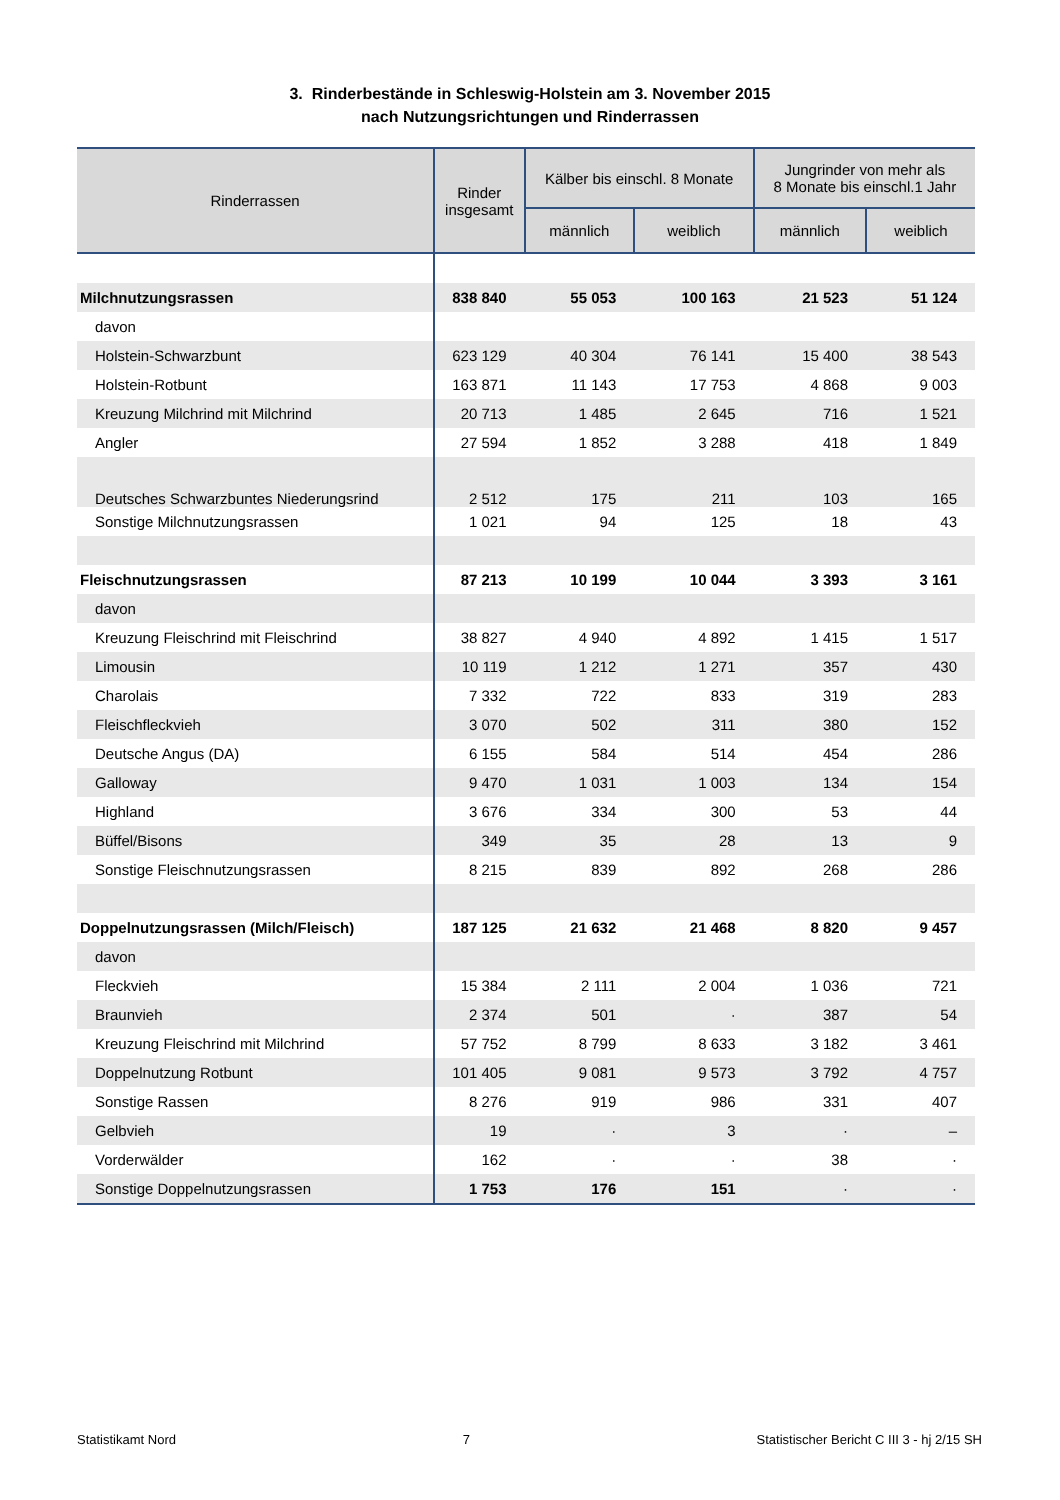3. Rinderbestände in Schleswig-Holstein am 3. November 2015
nach Nutzungsrichtungen und Rinderrassen
| Rinderrassen | Rinder insgesamt | Kälber bis einschl. 8 Monate | | Jungrinder von mehr als 8 Monate bis einschl.1 Jahr | |
| --- | --- | --- | --- | --- | --- |
| | | männlich | weiblich | männlich | weiblich |
| Milchnutzungsrassen | 838 840 | 55 053 | 100 163 | 21 523 | 51 124 |
| davon | | | | | |
| Holstein-Schwarzbunt | 623 129 | 40 304 | 76 141 | 15 400 | 38 543 |
| Holstein-Rotbunt | 163 871 | 11 143 | 17 753 | 4 868 | 9 003 |
| Kreuzung Milchrind mit Milchrind | 20 713 | 1 485 | 2 645 | 716 | 1 521 |
| Angler | 27 594 | 1 852 | 3 288 | 418 | 1 849 |
| Deutsches Schwarzbuntes Niederungsrind | 2 512 | 175 | 211 | 103 | 165 |
| Sonstige Milchnutzungsrassen | 1 021 | 94 | 125 | 18 | 43 |
| Fleischnutzungsrassen | 87 213 | 10 199 | 10 044 | 3 393 | 3 161 |
| davon | | | | | |
| Kreuzung Fleischrind mit Fleischrind | 38 827 | 4 940 | 4 892 | 1 415 | 1 517 |
| Limousin | 10 119 | 1 212 | 1 271 | 357 | 430 |
| Charolais | 7 332 | 722 | 833 | 319 | 283 |
| Fleischfleckvieh | 3 070 | 502 | 311 | 380 | 152 |
| Deutsche Angus (DA) | 6 155 | 584 | 514 | 454 | 286 |
| Galloway | 9 470 | 1 031 | 1 003 | 134 | 154 |
| Highland | 3 676 | 334 | 300 | 53 | 44 |
| Büffel/Bisons | 349 | 35 | 28 | 13 | 9 |
| Sonstige Fleischnutzungsrassen | 8 215 | 839 | 892 | 268 | 286 |
| Doppelnutzungsrassen (Milch/Fleisch) | 187 125 | 21 632 | 21 468 | 8 820 | 9 457 |
| davon | | | | | |
| Fleckvieh | 15 384 | 2 111 | 2 004 | 1 036 | 721 |
| Braunvieh | 2 374 | 501 | · | 387 | 54 |
| Kreuzung Fleischrind mit Milchrind | 57 752 | 8 799 | 8 633 | 3 182 | 3 461 |
| Doppelnutzung Rotbunt | 101 405 | 9 081 | 9 573 | 3 792 | 4 757 |
| Sonstige Rassen | 8 276 | 919 | 986 | 331 | 407 |
| Gelbvieh | 19 | · | 3 | · | – |
| Vorderwälder | 162 | · | · | 38 | · |
| Sonstige Doppelnutzungsrassen | 1 753 | 176 | 151 | · | · |
Statistikamt Nord 7 Statistischer Bericht C III 3 - hj 2/15 SH